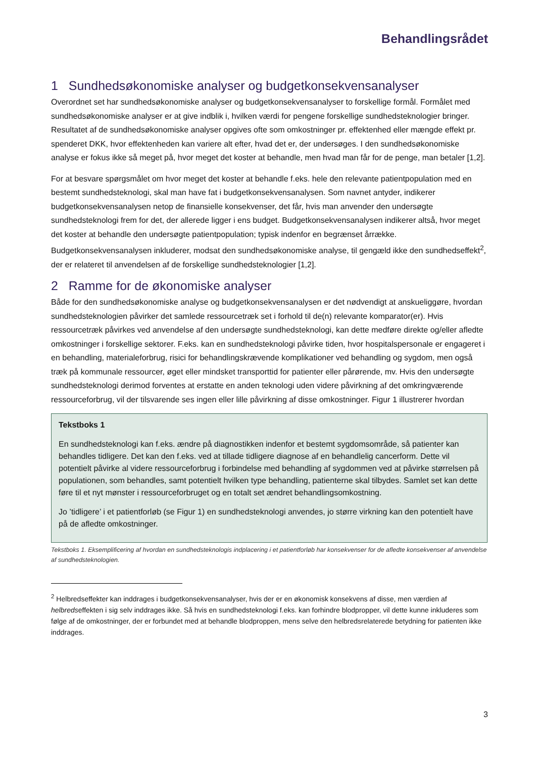Behandlingsrådet
1 Sundhedsøkonomiske analyser og budgetkonsekvensanalyser
Overordnet set har sundhedsøkonomiske analyser og budgetkonsekvensanalyser to forskellige formål. Formålet med sundhedsøkonomiske analyser er at give indblik i, hvilken værdi for pengene forskellige sundhedsteknologier bringer. Resultatet af de sundhedsøkonomiske analyser opgives ofte som omkostninger pr. effektenhed eller mængde effekt pr. spenderet DKK, hvor effektenheden kan variere alt efter, hvad det er, der undersøges. I den sundhedsøkonomiske analyse er fokus ikke så meget på, hvor meget det koster at behandle, men hvad man får for de penge, man betaler [1,2].
For at besvare spørgsmålet om hvor meget det koster at behandle f.eks. hele den relevante patientpopulation med en bestemt sundhedsteknologi, skal man have fat i budgetkonsekvensanalysen. Som navnet antyder, indikerer budgetkonsekvensanalysen netop de finansielle konsekvenser, det får, hvis man anvender den undersøgte sundhedsteknologi frem for det, der allerede ligger i ens budget. Budgetkonsekvensanalysen indikerer altså, hvor meget det koster at behandle den undersøgte patientpopulation; typisk indenfor en begrænset årrække. Budgetkonsekvensanalysen inkluderer, modsat den sundhedsøkonomiske analyse, til gengæld ikke den sundhedseffekt<sup>2</sup>, der er relateret til anvendelsen af de forskellige sundhedsteknologier [1,2].
2 Ramme for de økonomiske analyser
Både for den sundhedsøkonomiske analyse og budgetkonsekvensanalysen er det nødvendigt at anskueliggøre, hvordan sundhedsteknologien påvirker det samlede ressourcetræk set i forhold til de(n) relevante komparator(er). Hvis ressourcetræk påvirkes ved anvendelse af den undersøgte sundhedsteknologi, kan dette medføre direkte og/eller afledte omkostninger i forskellige sektorer. F.eks. kan en sundhedsteknologi påvirke tiden, hvor hospitalspersonale er engageret i en behandling, materialeforbrug, risici for behandlingskrævende komplikationer ved behandling og sygdom, men også træk på kommunale ressourcer, øget eller mindsket transporttid for patienter eller pårørende, mv. Hvis den undersøgte sundhedsteknologi derimod forventes at erstatte en anden teknologi uden videre påvirkning af det omkringværende ressourceforbrug, vil der tilsvarende ses ingen eller lille påvirkning af disse omkostninger. Figur 1 illustrerer hvordan
Tekstboks 1
En sundhedsteknologi kan f.eks. ændre på diagnostikken indenfor et bestemt sygdomsområde, så patienter kan behandles tidligere. Det kan den f.eks. ved at tillade tidligere diagnose af en behandlelig cancerform. Dette vil potentielt påvirke al videre ressourceforbrug i forbindelse med behandling af sygdommen ved at påvirke størrelsen på populationen, som behandles, samt potentielt hvilken type behandling, patienterne skal tilbydes. Samlet set kan dette føre til et nyt mønster i ressourceforbruget og en totalt set ændret behandlingsomkostning.
Jo ’tidligere’ i et patientforløb (se Figur 1) en sundhedsteknologi anvendes, jo større virkning kan den potentielt have på de afledte omkostninger.
Tekstboks 1. Eksemplificering af hvordan en sundhedsteknologis indplacering i et patientforløb har konsekvenser for de afledte konsekvenser af anvendelse af sundhedsteknologien.
<sup>2</sup> Helbredseffekter kan inddrages i budgetkonsekvensanalyser, hvis der er en økonomisk konsekvens af disse, men værdien af helbredseffekten i sig selv inddrages ikke. Så hvis en sundhedsteknologi f.eks. kan forhindre blodpropper, vil dette kunne inkluderes som følge af de omkostninger, der er forbundet med at behandle blodproppen, mens selve den helbredsrelaterede betydning for patienten ikke inddrages.
3